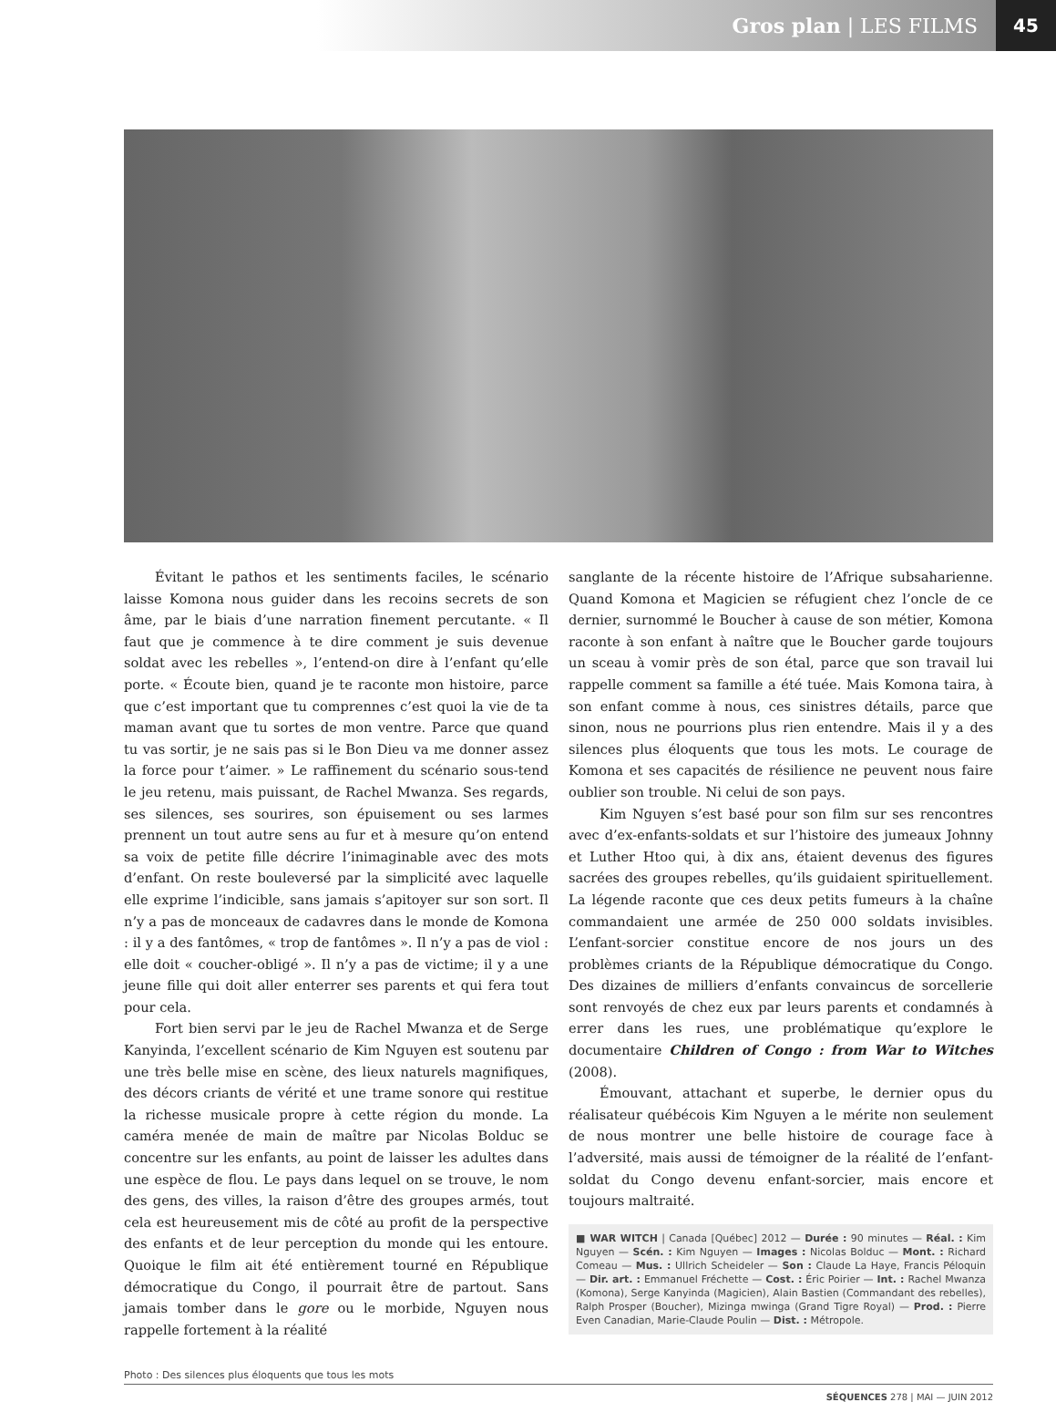Gros plan | LES FILMS 45
Évitant le pathos et les sentiments faciles, le scénario laisse Komona nous guider dans les recoins secrets de son âme, par le biais d’une narration finement percutante. « Il faut que je commence à te dire comment je suis devenue soldat avec les rebelles », l’entend-on dire à l’enfant qu’elle porte. « Écoute bien, quand je te raconte mon histoire, parce que c’est important que tu comprennes c’est quoi la vie de ta maman avant que tu sortes de mon ventre. Parce que quand tu vas sortir, je ne sais pas si le Bon Dieu va me donner assez la force pour t’aimer. » Le raffinement du scénario sous-tend le jeu retenu, mais puissant, de Rachel Mwanza. Ses regards, ses silences, ses sourires, son épuisement ou ses larmes prennent un tout autre sens au fur et à mesure qu’on entend sa voix de petite fille décrire l’inimaginable avec des mots d’enfant. On reste bouleversé par la simplicité avec laquelle elle exprime l’indicible, sans jamais s’apitoyer sur son sort. Il n’y a pas de monceaux de cadavres dans le monde de Komona : il y a des fantômes, « trop de fantômes ». Il n’y a pas de viol : elle doit « coucher-obligé ». Il n’y a pas de victime; il y a une jeune fille qui doit aller enterrer ses parents et qui fera tout pour cela.
Fort bien servi par le jeu de Rachel Mwanza et de Serge Kanyinda, l’excellent scénario de Kim Nguyen est soutenu par une très belle mise en scène, des lieux naturels magnifiques, des décors criants de vérité et une trame sonore qui restitue la richesse musicale propre à cette région du monde. La caméra menée de main de maître par Nicolas Bolduc se concentre sur les enfants, au point de laisser les adultes dans une espèce de flou. Le pays dans lequel on se trouve, le nom des gens, des villes, la raison d’être des groupes armés, tout cela est heureusement mis de côté au profit de la perspective des enfants et de leur perception du monde qui les entoure. Quoique le film ait été entièrement tourné en République démocratique du Congo, il pourrait être de partout. Sans jamais tomber dans le gore ou le morbide, Nguyen nous rappelle fortement à la réalité
sanglante de la récente histoire de l’Afrique subsaharienne. Quand Komona et Magicien se réfugient chez l’oncle de ce dernier, surnommé le Boucher à cause de son métier, Komona raconte à son enfant à naître que le Boucher garde toujours un sceau à vomir près de son étal, parce que son travail lui rappelle comment sa famille a été tuée. Mais Komona taira, à son enfant comme à nous, ces sinistres détails, parce que sinon, nous ne pourrions plus rien entendre. Mais il y a des silences plus éloquents que tous les mots. Le courage de Komona et ses capacités de résilience ne peuvent nous faire oublier son trouble. Ni celui de son pays.
Kim Nguyen s’est basé pour son film sur ses rencontres avec d’ex-enfants-soldats et sur l’histoire des jumeaux Johnny et Luther Htoo qui, à dix ans, étaient devenus des figures sacrées des groupes rebelles, qu’ils guidaient spirituellement. La légende raconte que ces deux petits fumeurs à la chaîne commandaient une armée de 250 000 soldats invisibles. L’enfant-sorcier constitue encore de nos jours un des problèmes criants de la République démocratique du Congo. Des dizaines de milliers d’enfants convaincus de sorcellerie sont renvoyés de chez eux par leurs parents et condamnés à errer dans les rues, une problématique qu’explore le documentaire Children of Congo : from War to Witches (2008).
Émouvant, attachant et superbe, le dernier opus du réalisateur québécois Kim Nguyen a le mérite non seulement de nous montrer une belle histoire de courage face à l’adversité, mais aussi de témoigner de la réalité de l’enfant-soldat du Congo devenu enfant-sorcier, mais encore et toujours maltraité.
■ WAR WITCH | Canada [Québec] 2012 — Durée : 90 minutes — Réal. : Kim Nguyen — Scén. : Kim Nguyen — Images : Nicolas Bolduc — Mont. : Richard Comeau — Mus. : Ullrich Scheideler — Son : Claude La Haye, Francis Péloquin — Dir. art. : Emmanuel Fréchette — Cost. : Éric Poirier — Int. : Rachel Mwanza (Komona), Serge Kanyinda (Magicien), Alain Bastien (Commandant des rebelles), Ralph Prosper (Boucher), Mizinga mwinga (Grand Tigre Royal) — Prod. : Pierre Even Canadian, Marie-Claude Poulin — Dist. : Métropole.
Photo : Des silences plus éloquents que tous les mots
SÉQUENCES 278 | MAI — JUIN 2012